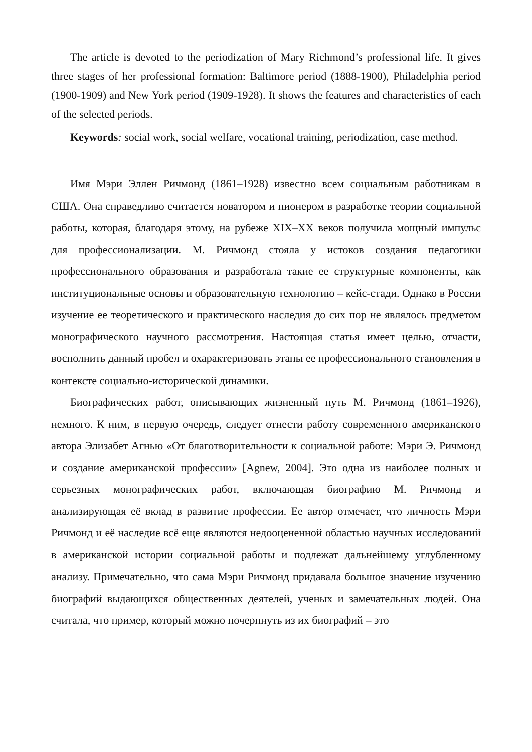The article is devoted to the periodization of Mary Richmond’s professional life. It gives three stages of her professional formation: Baltimore period (1888-1900), Philadelphia period (1900-1909) and New York period (1909-1928). It shows the features and characteristics of each of the selected periods.
Keywords: social work, social welfare, vocational training, periodization, case method.
Имя Мэри Эллен Ричмонд (1861–1928) известно всем социальным работникам в США. Она справедливо считается новатором и пионером в разработке теории социальной работы, которая, благодаря этому, на рубеже XIX–XX веков получила мощный импульс для профессионализации. М. Ричмонд стояла у истоков создания педагогики профессионального образования и разработала такие ее структурные компоненты, как институциональные основы и образовательную технологию – кейс-стади. Однако в России изучение ее теоретического и практического наследия до сих пор не являлось предметом монографического научного рассмотрения. Настоящая статья имеет целью, отчасти, восполнить данный пробел и охарактеризовать этапы ее профессионального становления в контексте социально-исторической динамики.
Биографических работ, описывающих жизненный путь М. Ричмонд (1861–1926), немного. К ним, в первую очередь, следует отнести работу современного американского автора Элизабет Агнью «От благотворительности к социальной работе: Мэри Э. Ричмонд и создание американской профессии» [Agnew, 2004]. Это одна из наиболее полных и серьезных монографических работ, включающая биографию М. Ричмонд и анализирующая её вклад в развитие профессии. Ее автор отмечает, что личность Мэри Ричмонд и её наследие всё еще являются недооцененной областью научных исследований в американской истории социальной работы и подлежат дальнейшему углубленному анализу. Примечательно, что сама Мэри Ричмонд придавала большое значение изучению биографий выдающихся общественных деятелей, ученых и замечательных людей. Она считала, что пример, который можно почерпнуть из их биографий – это